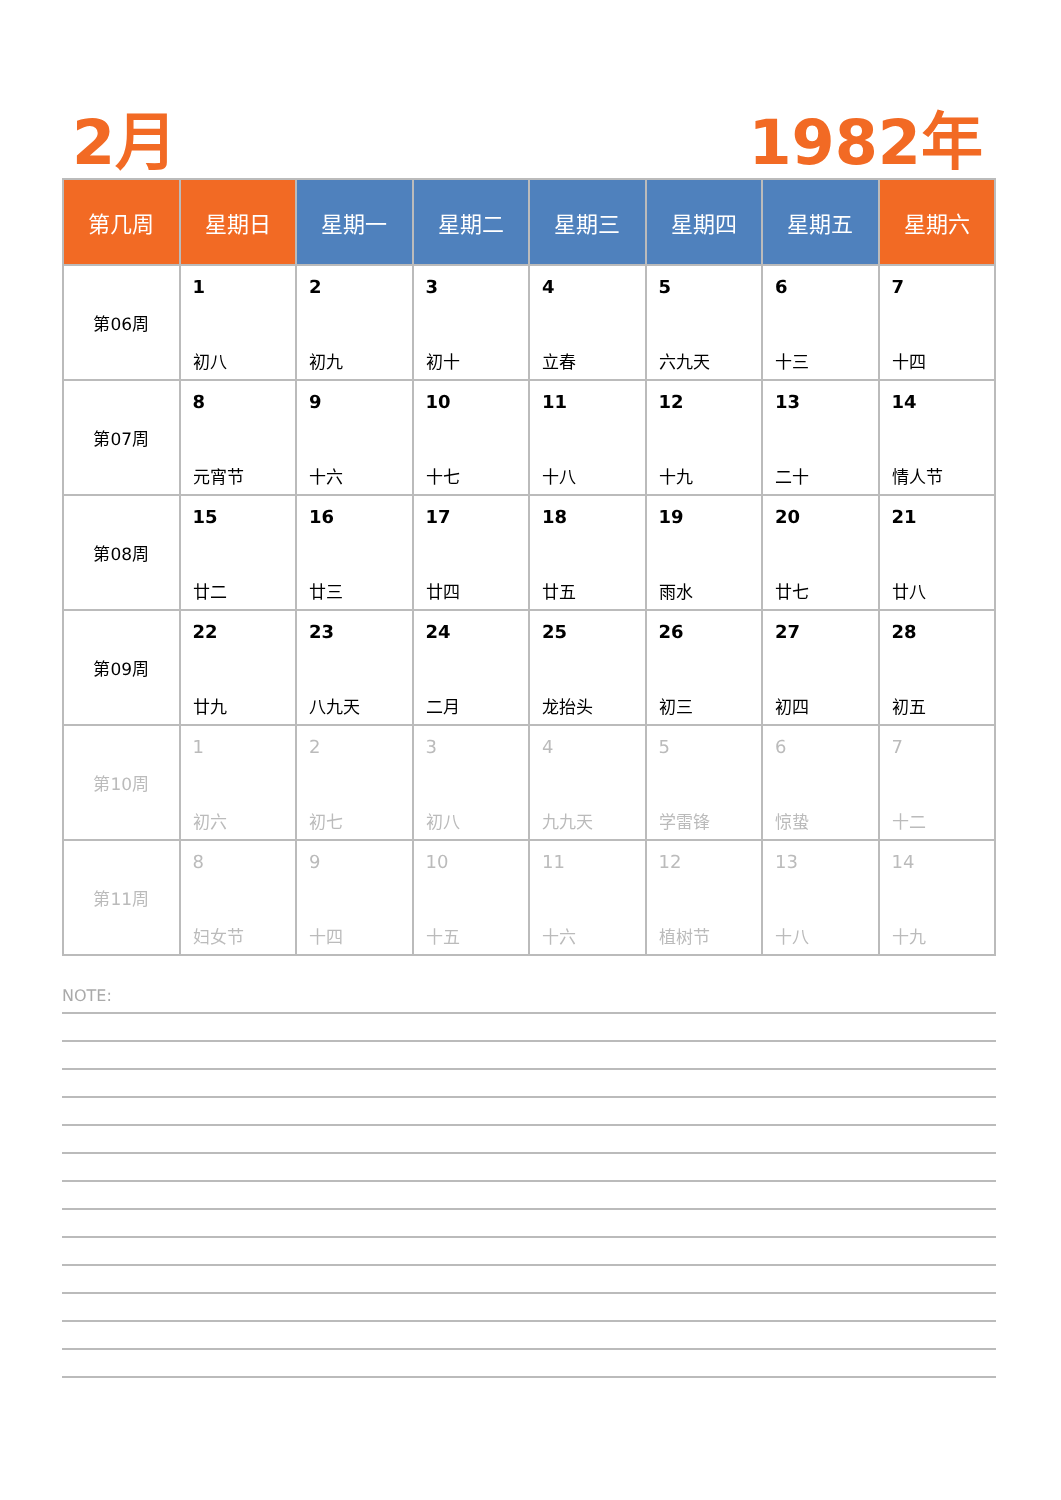2月 1982年
| 第几周 | 星期日 | 星期一 | 星期二 | 星期三 | 星期四 | 星期五 | 星期六 |
| --- | --- | --- | --- | --- | --- | --- | --- |
| 第06周 | 1 初八 | 2 初九 | 3 初十 | 4 立春 | 5 六九天 | 6 十三 | 7 十四 |
| 第07周 | 8 元宵节 | 9 十六 | 10 十七 | 11 十八 | 12 十九 | 13 二十 | 14 情人节 |
| 第08周 | 15 廿二 | 16 廿三 | 17 廿四 | 18 廿五 | 19 雨水 | 20 廿七 | 21 廿八 |
| 第09周 | 22 廿九 | 23 八九天 | 24 二月 | 25 龙抬头 | 26 初三 | 27 初四 | 28 初五 |
| 第10周 | 1 初六 | 2 初七 | 3 初八 | 4 九九天 | 5 学雷锋 | 6 惊蛰 | 7 十二 |
| 第11周 | 8 妇女节 | 9 十四 | 10 十五 | 11 十六 | 12 植树节 | 13 十八 | 14 十九 |
NOTE: